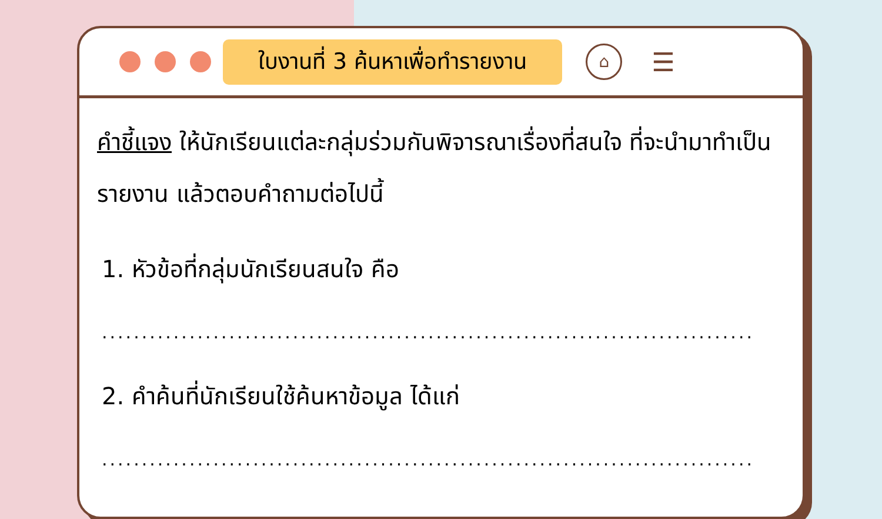ใบงานที่ 3 ค้นหาเพื่อทำรายงาน
⌂
☰
คำชี้แจง ให้นักเรียนแต่ละกลุ่มร่วมกันพิจารณาเรื่องที่สนใจ ที่จะนำมาทำเป็นรายงาน แล้วตอบคำถามต่อไปนี้
1. หัวข้อที่กลุ่มนักเรียนสนใจ คือ
.....................................................................................
2. คำค้นที่นักเรียนใช้ค้นหาข้อมูล ได้แก่
.....................................................................................